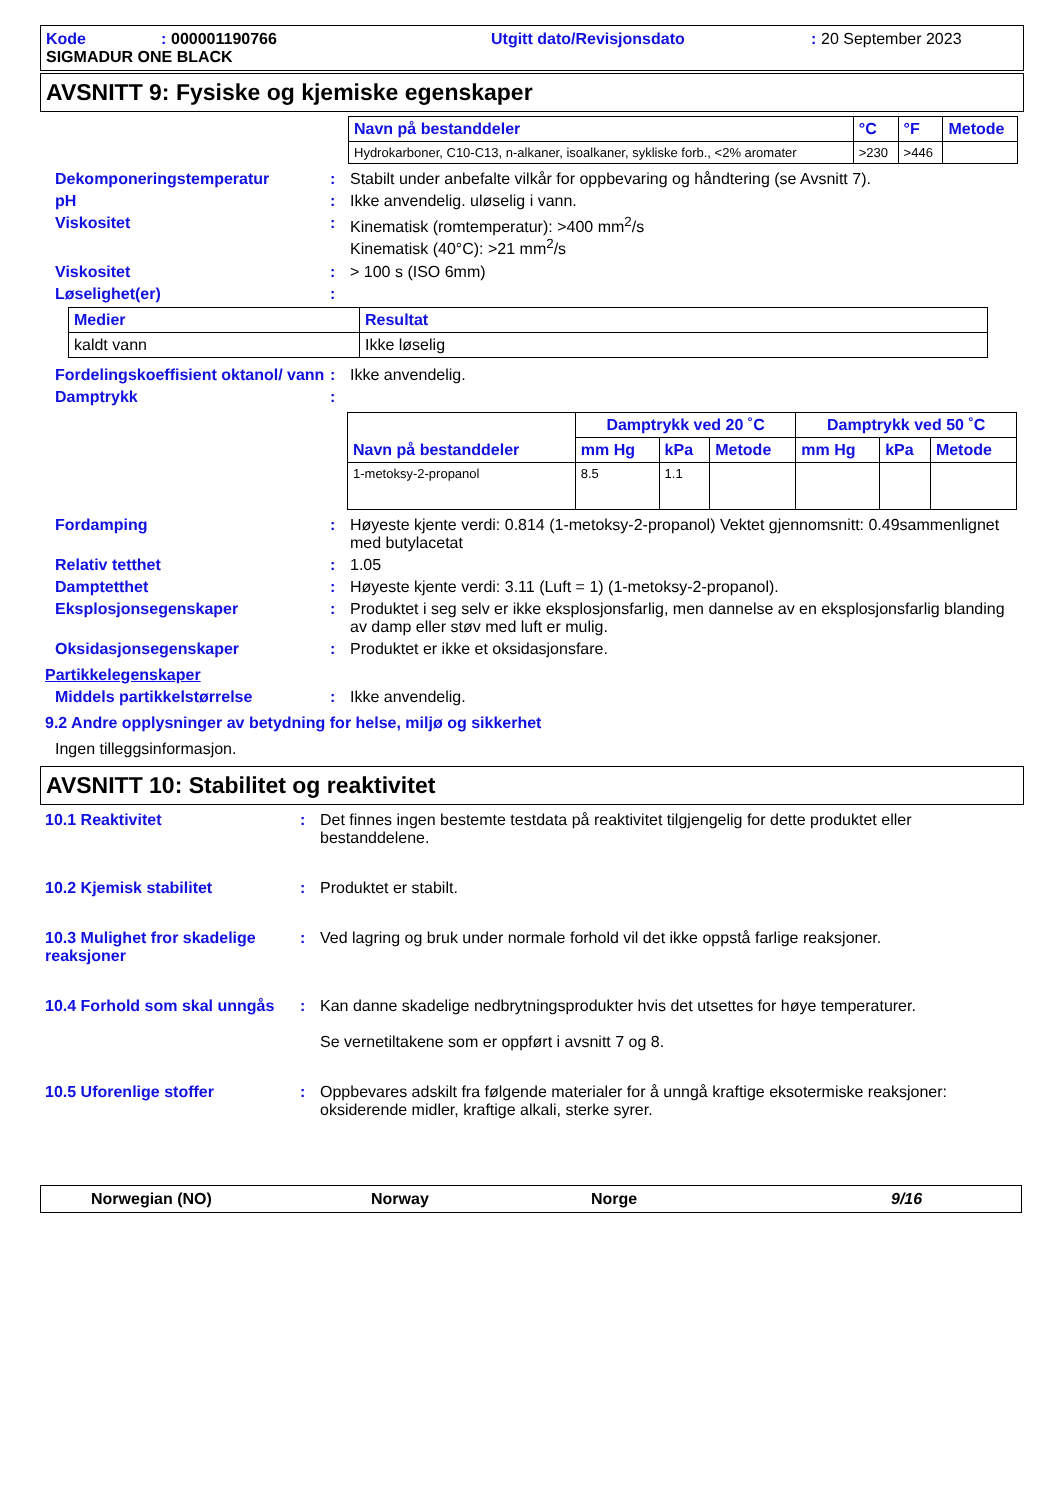Kode: 000001190766 Utgitt dato/Revisjonsdato: 20 September 2023 SIGMADUR ONE BLACK
AVSNITT 9: Fysiske og kjemiske egenskaper
| Navn på bestanddeler | °C | °F | Metode |
| --- | --- | --- | --- |
| Hydrokarboner, C10-C13, n-alkaner, isoalkaner, sykliske forb., <2% aromater | >230 | >446 | |
Dekomponeringstemperatur: Stabilt under anbefalte vilkår for oppbevaring og håndtering (se Avsnitt 7).
pH: Ikke anvendelig. uløselig i vann.
Viskositet: Kinematisk (romtemperatur): >400 mm<sup>2</sup>/s
Kinematisk (40°C): >21 mm<sup>2</sup>/s
Viskositet: > 100 s (ISO 6mm)
Løselighet(er):
| Medier | Resultat |
| --- | --- |
| kaldt vann | Ikke løselig |
Fordelingskoeffisient oktanol/ vann: Ikke anvendelig.
Damptrykk:
| Navn på bestanddeler | Damptrykk ved 20 ˚C | | | Damptrykk ved 50 ˚C | | |
| --- | --- | --- | --- | --- | --- | --- |
| | mm Hg | kPa | Metode | mm Hg | kPa | Metode |
| 1-metoksy-2-propanol | 8.5 | 1.1 | | | | |
Fordamping: Høyeste kjente verdi: 0.814 (1-metoksy-2-propanol) Vektet gjennomsnitt: 0.49sammenlignet med butylacetat
Relativ tetthet: 1.05
Damptetthet: Høyeste kjente verdi: 3.11 (Luft = 1) (1-metoksy-2-propanol).
Eksplosjonsegenskaper: Produktet i seg selv er ikke eksplosjonsfarlig, men dannelse av en eksplosjonsfarlig blanding av damp eller støv med luft er mulig.
Oksidasjonsegenskaper: Produktet er ikke et oksidasjonsfare.
Partikkelegenskaper
Middels partikkelstørrelse: Ikke anvendelig.
9.2 Andre opplysninger av betydning for helse, miljø og sikkerhet
Ingen tilleggsinformasjon.
AVSNITT 10: Stabilitet og reaktivitet
10.1 Reaktivitet: Det finnes ingen bestemte testdata på reaktivitet tilgjengelig for dette produktet eller bestanddelene.
10.2 Kjemisk stabilitet: Produktet er stabilt.
10.3 Mulighet fror skadelige reaksjoner: Ved lagring og bruk under normale forhold vil det ikke oppstå farlige reaksjoner.
10.4 Forhold som skal unngås: Kan danne skadelige nedbrytningsprodukter hvis det utsettes for høye temperaturer.
Se vernetiltakene som er oppført i avsnitt 7 og 8.
10.5 Uforenlige stoffer: Oppbevares adskilt fra følgende materialer for å unngå kraftige eksotermiske reaksjoner: oksiderende midler, kraftige alkali, sterke syrer.
Norwegian (NO) Norway Norge 9/16